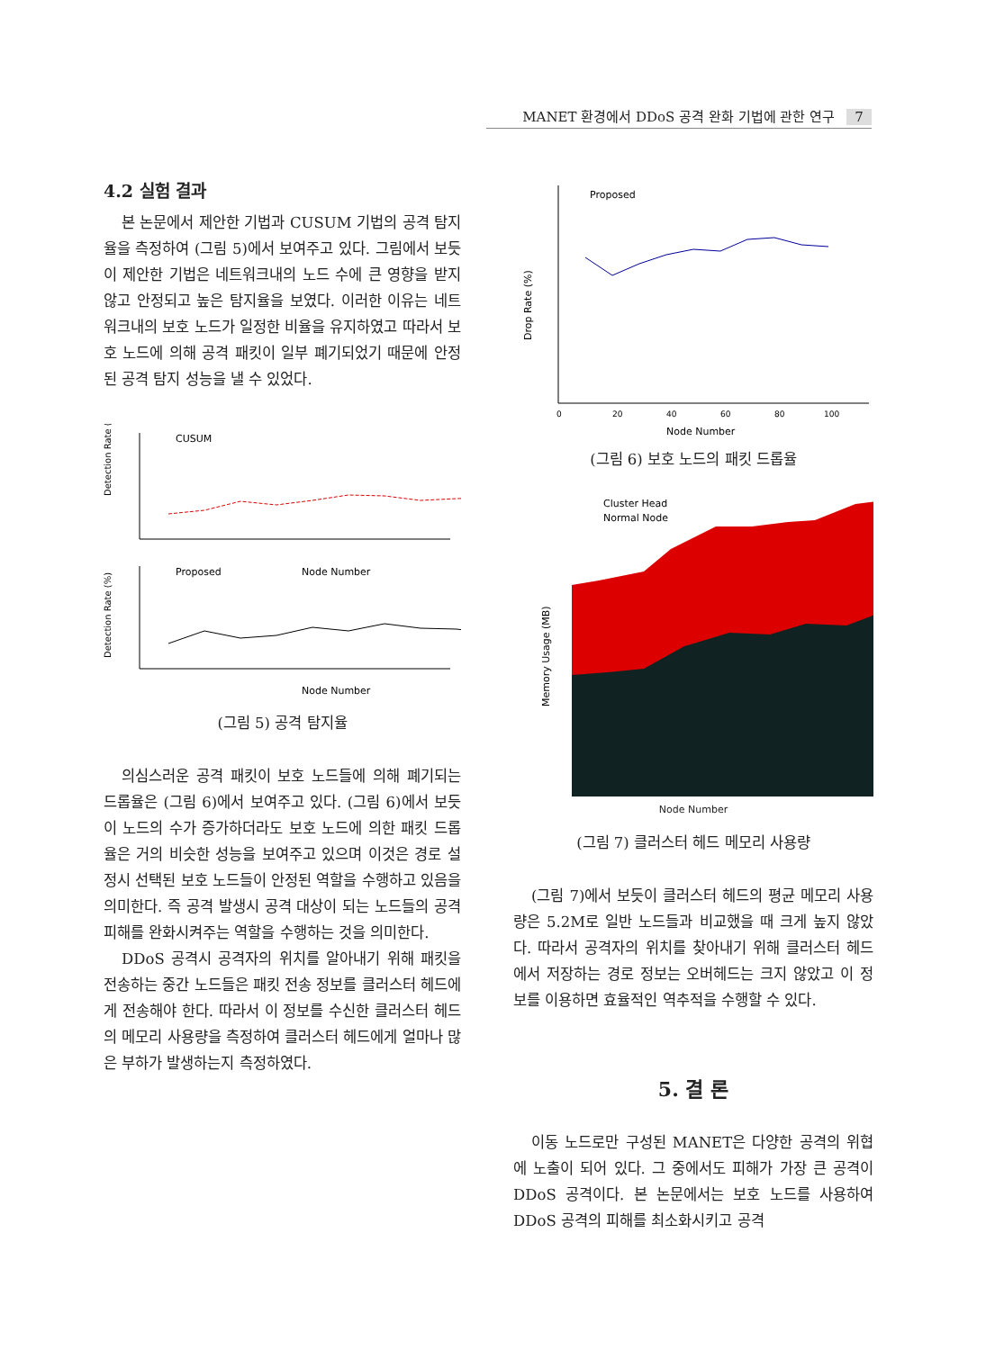MANET 환경에서 DDoS 공격 완화 기법에 관한 연구 7
4.2 실험 결과
본 논문에서 제안한 기법과 CUSUM 기법의 공격 탐지율을 측정하여 (그림 5)에서 보여주고 있다. 그림에서 보듯이 제안한 기법은 네트워크내의 노드 수에 큰 영향을 받지 않고 안정되고 높은 탐지율을 보였다. 이러한 이유는 네트워크내의 보호 노드가 일정한 비율을 유지하였고 따라서 보호 노드에 의해 공격 패킷이 일부 폐기되었기 때문에 안정된 공격 탐지 성능을 낼 수 있었다.
Detection Rate (%)
CUSUM
Node Number
Detection Rate (%)
Proposed
Node Number
(그림 5) 공격 탐지율
의심스러운 공격 패킷이 보호 노드들에 의해 폐기되는 드롭율은 (그림 6)에서 보여주고 있다. (그림 6)에서 보듯이 노드의 수가 증가하더라도 보호 노드에 의한 패킷 드롭율은 거의 비슷한 성능을 보여주고 있으며 이것은 경로 설정시 선택된 보호 노드들이 안정된 역할을 수행하고 있음을 의미한다. 즉 공격 발생시 공격 대상이 되는 노드들의 공격 피해를 완화시켜주는 역할을 수행하는 것을 의미한다.
DDoS 공격시 공격자의 위치를 알아내기 위해 패킷을 전송하는 중간 노드들은 패킷 전송 정보를 클러스터 헤드에게 전송해야 한다. 따라서 이 정보를 수신한 클러스터 헤드의 메모리 사용량을 측정하여 클러스터 헤드에게 얼마나 많은 부하가 발생하는지 측정하였다.
Drop Rate (%)
Proposed
0
20
40
60
80
100
Node Number
(그림 6) 보호 노드의 패킷 드롭율
Memory Usage (MB)
Cluster Head
Normal Node
Node Number
(그림 7) 클러스터 헤드 메모리 사용량
(그림 7)에서 보듯이 클러스터 헤드의 평균 메모리 사용량은 5.2M로 일반 노드들과 비교했을 때 크게 높지 않았다. 따라서 공격자의 위치를 찾아내기 위해 클러스터 헤드에서 저장하는 경로 정보는 오버헤드는 크지 않았고 이 정보를 이용하면 효율적인 역추적을 수행할 수 있다.
5. 결 론
이동 노드로만 구성된 MANET은 다양한 공격의 위협에 노출이 되어 있다. 그 중에서도 피해가 가장 큰 공격이 DDoS 공격이다. 본 논문에서는 보호 노드를 사용하여 DDoS 공격의 피해를 최소화시키고 공격